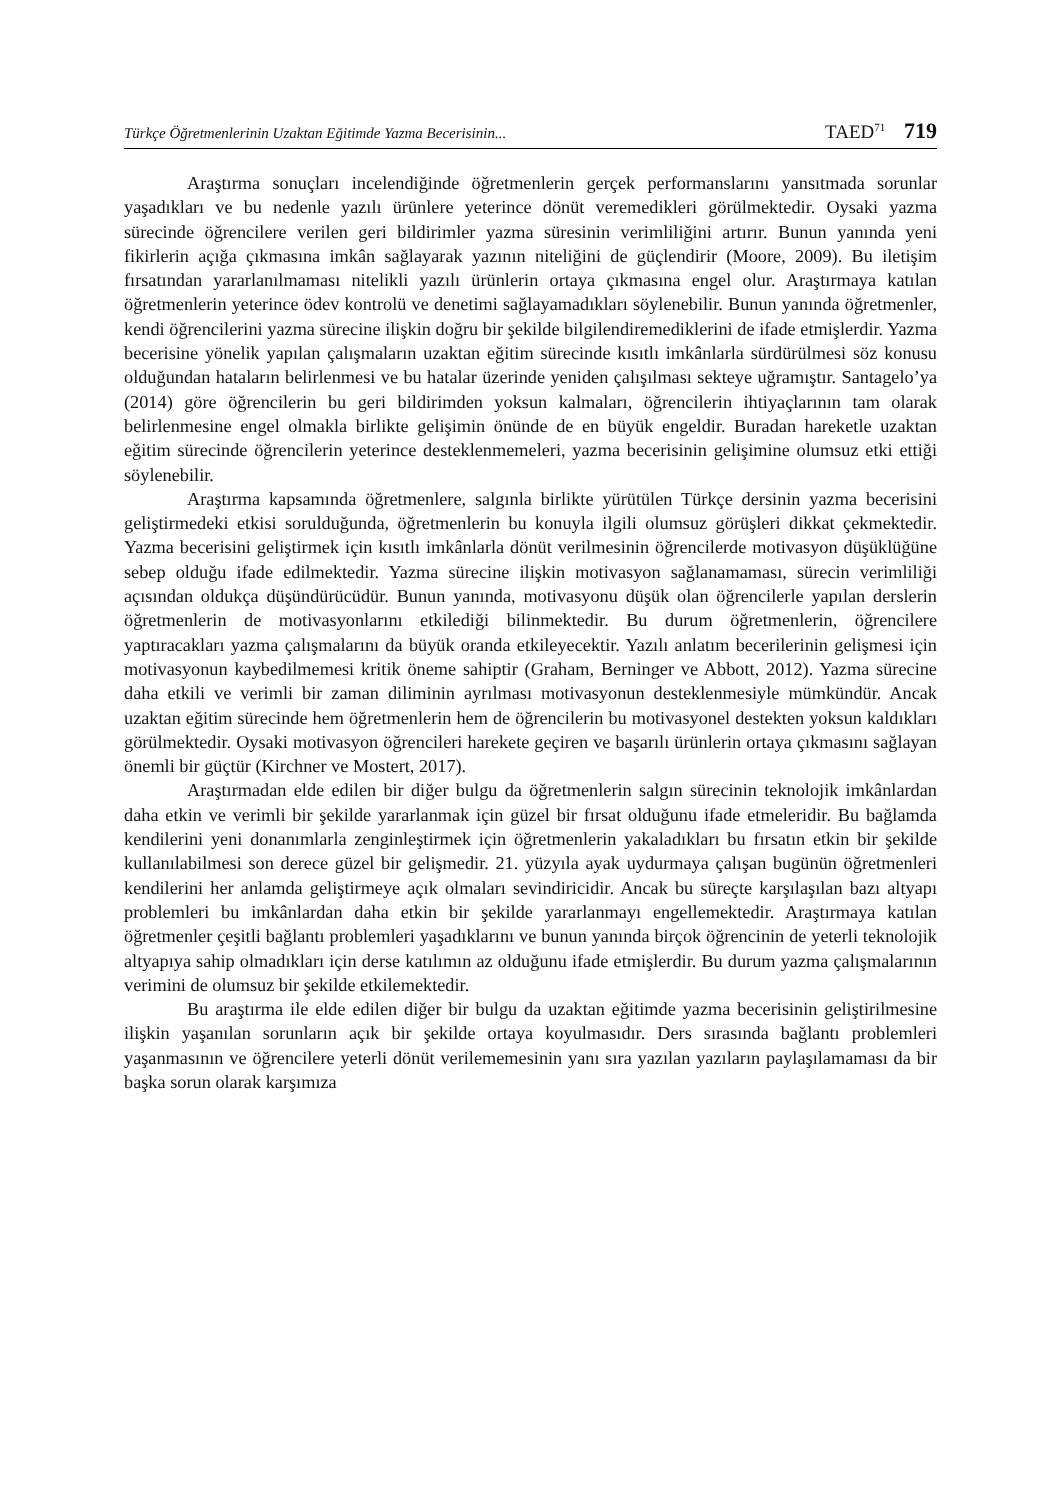Türkçe Öğretmenlerinin Uzaktan Eğitimde Yazma Becerisinin... TAED<sup>71</sup> 719
Araştırma sonuçları incelendiğinde öğretmenlerin gerçek performanslarını yansıtmada sorunlar yaşadıkları ve bu nedenle yazılı ürünlere yeterince dönüt veremedikleri görülmektedir. Oysaki yazma sürecinde öğrencilere verilen geri bildirimler yazma süresinin verimliliğini artırır. Bunun yanında yeni fikirlerin açığa çıkmasına imkân sağlayarak yazının niteliğini de güçlendirir (Moore, 2009). Bu iletişim fırsatından yararlanılmaması nitelikli yazılı ürünlerin ortaya çıkmasına engel olur. Araştırmaya katılan öğretmenlerin yeterince ödev kontrolü ve denetimi sağlayamadıkları söylenebilir. Bunun yanında öğretmenler, kendi öğrencilerini yazma sürecine ilişkin doğru bir şekilde bilgilendiremediklerini de ifade etmişlerdir. Yazma becerisine yönelik yapılan çalışmaların uzaktan eğitim sürecinde kısıtlı imkânlarla sürdürülmesi söz konusu olduğundan hataların belirlenmesi ve bu hatalar üzerinde yeniden çalışılması sekteye uğramıştır. Santagelo’ya (2014) göre öğrencilerin bu geri bildirimden yoksun kalmaları, öğrencilerin ihtiyaçlarının tam olarak belirlenmesine engel olmakla birlikte gelişimin önünde de en büyük engeldir. Buradan hareketle uzaktan eğitim sürecinde öğrencilerin yeterince desteklenmemeleri, yazma becerisinin gelişimine olumsuz etki ettiği söylenebilir.
Araştırma kapsamında öğretmenlere, salgınla birlikte yürütülen Türkçe dersinin yazma becerisini geliştirmedeki etkisi sorulduğunda, öğretmenlerin bu konuyla ilgili olumsuz görüşleri dikkat çekmektedir. Yazma becerisini geliştirmek için kısıtlı imkânlarla dönüt verilmesinin öğrencilerde motivasyon düşüklüğüne sebep olduğu ifade edilmektedir. Yazma sürecine ilişkin motivasyon sağlanamaması, sürecin verimliliği açısından oldukça düşündürücüdür. Bunun yanında, motivasyonu düşük olan öğrencilerle yapılan derslerin öğretmenlerin de motivasyonlarını etkilediği bilinmektedir. Bu durum öğretmenlerin, öğrencilere yaptıracakları yazma çalışmalarını da büyük oranda etkileyecektir. Yazılı anlatım becerilerinin gelişmesi için motivasyonun kaybedilmemesi kritik öneme sahiptir (Graham, Berninger ve Abbott, 2012). Yazma sürecine daha etkili ve verimli bir zaman diliminin ayrılması motivasyonun desteklenmesiyle mümkündür. Ancak uzaktan eğitim sürecinde hem öğretmenlerin hem de öğrencilerin bu motivasyonel destekten yoksun kaldıkları görülmektedir. Oysaki motivasyon öğrencileri harekete geçiren ve başarılı ürünlerin ortaya çıkmasını sağlayan önemli bir güçtür (Kirchner ve Mostert, 2017).
Araştırmadan elde edilen bir diğer bulgu da öğretmenlerin salgın sürecinin teknolojik imkânlardan daha etkin ve verimli bir şekilde yararlanmak için güzel bir fırsat olduğunu ifade etmeleridir. Bu bağlamda kendilerini yeni donanımlarla zenginleştirmek için öğretmenlerin yakaladıkları bu fırsatın etkin bir şekilde kullanılabilmesi son derece güzel bir gelişmedir. 21. yüzyıla ayak uydurmaya çalışan bugünün öğretmenleri kendilerini her anlamda geliştirmeye açık olmaları sevindiricidir. Ancak bu süreçte karşılaşılan bazı altyapı problemleri bu imkânlardan daha etkin bir şekilde yararlanmayı engellemektedir. Araştırmaya katılan öğretmenler çeşitli bağlantı problemleri yaşadıklarını ve bunun yanında birçok öğrencinin de yeterli teknolojik altyapıya sahip olmadıkları için derse katılımın az olduğunu ifade etmişlerdir. Bu durum yazma çalışmalarının verimini de olumsuz bir şekilde etkilemektedir.
Bu araştırma ile elde edilen diğer bir bulgu da uzaktan eğitimde yazma becerisinin geliştirilmesine ilişkin yaşanılan sorunların açık bir şekilde ortaya koyulmasıdır. Ders sırasında bağlantı problemleri yaşanmasının ve öğrencilere yeterli dönüt verilememesinin yanı sıra yazılan yazıların paylaşılamaması da bir başka sorun olarak karşımıza